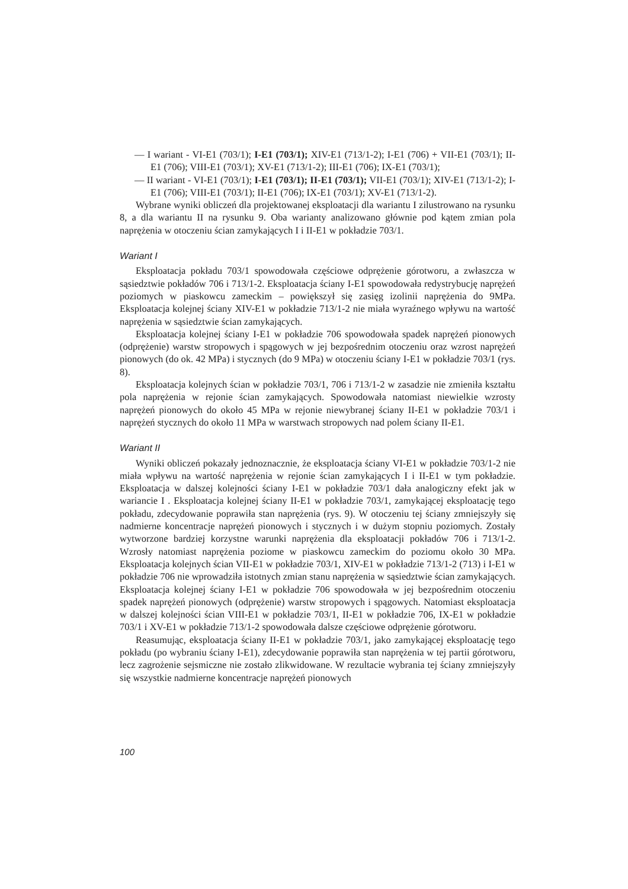— I wariant - VI-E1 (703/1); I-E1 (703/1); XIV-E1 (713/1-2); I-E1 (706) + VII-E1 (703/1); II-E1 (706); VIII-E1 (703/1); XV-E1 (713/1-2); III-E1 (706); IX-E1 (703/1);
— II wariant - VI-E1 (703/1); I-E1 (703/1); II-E1 (703/1); VII-E1 (703/1); XIV-E1 (713/1-2); I-E1 (706); VIII-E1 (703/1); II-E1 (706); IX-E1 (703/1); XV-E1 (713/1-2).
Wybrane wyniki obliczeń dla projektowanej eksploatacji dla wariantu I zilustrowano na rysunku 8, a dla wariantu II na rysunku 9. Oba warianty analizowano głównie pod kątem zmian pola naprężenia w otoczeniu ścian zamykających I i II-E1 w pokładzie 703/1.
Wariant I
Eksploatacja pokładu 703/1 spowodowała częściowe odprężenie górotworu, a zwłaszcza w sąsiedztwie pokładów 706 i 713/1-2. Eksploatacja ściany I-E1 spowodowała redystrybucję naprężeń poziomych w piaskowcu zameckim – powiększył się zasięg izolinii naprężenia do 9MPa. Eksploatacja kolejnej ściany XIV-E1 w pokładzie 713/1-2 nie miała wyraźnego wpływu na wartość naprężenia w sąsiedztwie ścian zamykających.
Eksploatacja kolejnej ściany I-E1 w pokładzie 706 spowodowała spadek naprężeń pionowych (odprężenie) warstw stropowych i spągowych w jej bezpośrednim otoczeniu oraz wzrost naprężeń pionowych (do ok. 42 MPa) i stycznych (do 9 MPa) w otoczeniu ściany I-E1 w pokładzie 703/1 (rys. 8).
Eksploatacja kolejnych ścian w pokładzie 703/1, 706 i 713/1-2 w zasadzie nie zmieniła kształtu pola naprężenia w rejonie ścian zamykających. Spowodowała natomiast niewielkie wzrosty naprężeń pionowych do około 45 MPa w rejonie niewybranej ściany II-E1 w pokładzie 703/1 i naprężeń stycznych do około 11 MPa w warstwach stropowych nad polem ściany II-E1.
Wariant II
Wyniki obliczeń pokazały jednoznacznie, że eksploatacja ściany VI-E1 w pokładzie 703/1-2 nie miała wpływu na wartość naprężenia w rejonie ścian zamykających I i II-E1 w tym pokładzie. Eksploatacja w dalszej kolejności ściany I-E1 w pokładzie 703/1 dała analogiczny efekt jak w wariancie I . Eksploatacja kolejnej ściany II-E1 w pokładzie 703/1, zamykającej eksploatację tego pokładu, zdecydowanie poprawiła stan naprężenia (rys. 9). W otoczeniu tej ściany zmniejszyły się nadmierne koncentracje naprężeń pionowych i stycznych i w dużym stopniu poziomych. Zostały wytworzone bardziej korzystne warunki naprężenia dla eksploatacji pokładów 706 i 713/1-2. Wzrosły natomiast naprężenia poziome w piaskowcu zameckim do poziomu około 30 MPa. Eksploatacja kolejnych ścian VII-E1 w pokładzie 703/1, XIV-E1 w pokładzie 713/1-2 (713) i I-E1 w pokładzie 706 nie wprowadziła istotnych zmian stanu naprężenia w sąsiedztwie ścian zamykających. Eksploatacja kolejnej ściany I-E1 w pokładzie 706 spowodowała w jej bezpośrednim otoczeniu spadek naprężeń pionowych (odprężenie) warstw stropowych i spągowych. Natomiast eksploatacja w dalszej kolejności ścian VIII-E1 w pokładzie 703/1, II-E1 w pokładzie 706, IX-E1 w pokładzie 703/1 i XV-E1 w pokładzie 713/1-2 spowodowała dalsze częściowe odprężenie górotworu.
Reasumując, eksploatacja ściany II-E1 w pokładzie 703/1, jako zamykającej eksploatację tego pokładu (po wybraniu ściany I-E1), zdecydowanie poprawiła stan naprężenia w tej partii górotworu, lecz zagrożenie sejsmiczne nie zostało zlikwidowane. W rezultacie wybrania tej ściany zmniejszyły się wszystkie nadmierne koncentracje naprężeń pionowych
100